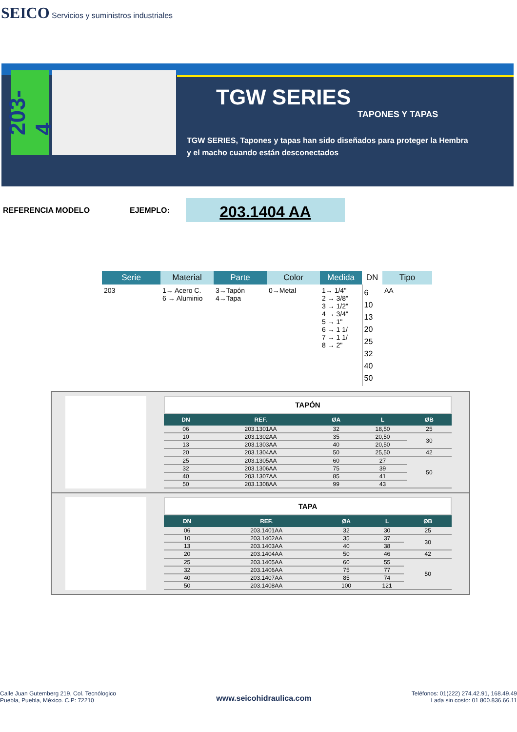SEICO Servicios y suministros industriales
203-4
TGW SERIES
TAPONES Y TAPAS
TGW SERIES, Tapones y tapas han sido diseñados para proteger la Hembra
y el macho cuando están desconectados
REFERENCIA MODELO EJEMPLO: 203.1404 AA
| Serie | Material | Parte | Color | Medida | DN | Tipo |
| --- | --- | --- | --- | --- | --- | --- |
| 203 | 1→ Acero C. 6 → Aluminio | 3→Tapón 4→Tapa | 0→Metal | 1→ 1/4" 2 → 3/8" 3 → 1/2" 4 → 3/4" 5 → 1" 6 → 1 1/ 7 → 1 1/ 8 → 2" | 6 10 13 20 25 32 40 50 | AA |
TAPÓN
| DN | REF. | ØA | L | ØB |
| --- | --- | --- | --- | --- |
| 06 | 203.1301AA | 32 | 18,50 | 25 |
| 10 | 203.1302AA | 35 | 20,50 | 30 |
| 13 | 203.1303AA | 40 | 20,50 | |
| 20 | 203.1304AA | 50 | 25,50 | 42 |
| 25 | 203.1305AA | 60 | 27 | 50 |
| 32 | 203.1306AA | 75 | 39 | |
| 40 | 203.1307AA | 85 | 41 | |
| 50 | 203.1308AA | 99 | 43 | |
TAPA
| DN | REF. | ØA | L | ØB |
| --- | --- | --- | --- | --- |
| 06 | 203.1401AA | 32 | 30 | 25 |
| 10 | 203.1402AA | 35 | 37 | 30 |
| 13 | 203.1403AA | 40 | 38 | |
| 20 | 203.1404AA | 50 | 46 | 42 |
| 25 | 203.1405AA | 60 | 55 | 50 |
| 32 | 203.1406AA | 75 | 77 | |
| 40 | 203.1407AA | 85 | 74 | |
| 50 | 203.1408AA | 100 | 121 | |
Calle Juan Gutemberg 219, Col. Tecnólogico
Puebla, Puebla, México. C.P: 72210
www.seicohidraulica.com
Teléfonos: 01(222) 274.42.91, 168.49.49
Lada sin costo: 01 800.836.66.11